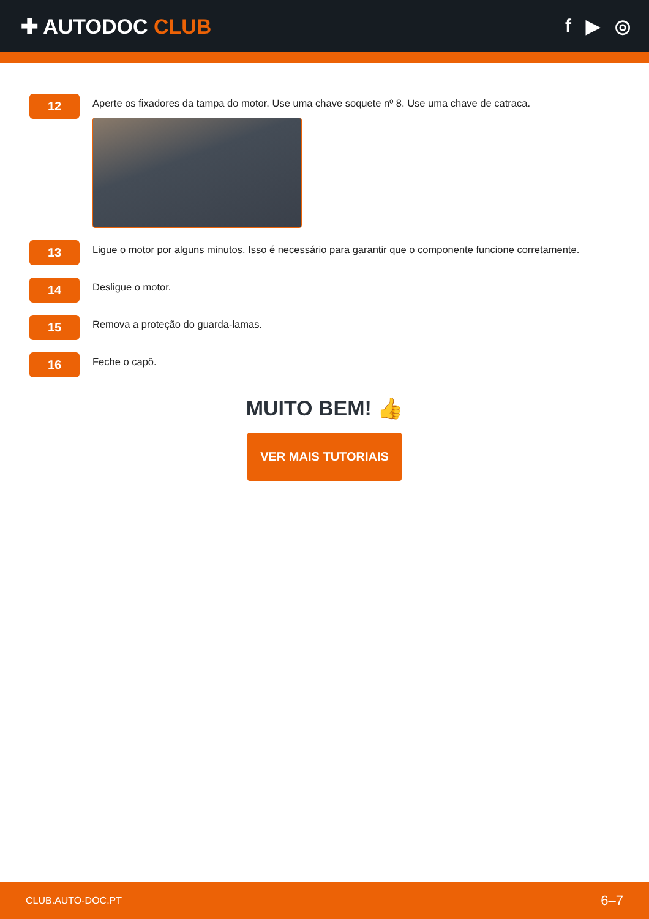✚ AUTODOC CLUB f ▶ ◎
12
Aperte os fixadores da tampa do motor. Use uma chave soquete nº 8. Use uma chave de catraca.
13
Ligue o motor por alguns minutos. Isso é necessário para garantir que o componente funcione corretamente.
14
Desligue o motor.
15
Remova a proteção do guarda-lamas.
16
Feche o capô.
MUITO BEM! 👍
VER MAIS TUTORIAIS
CLUB.AUTO-DOC.PT 6–7